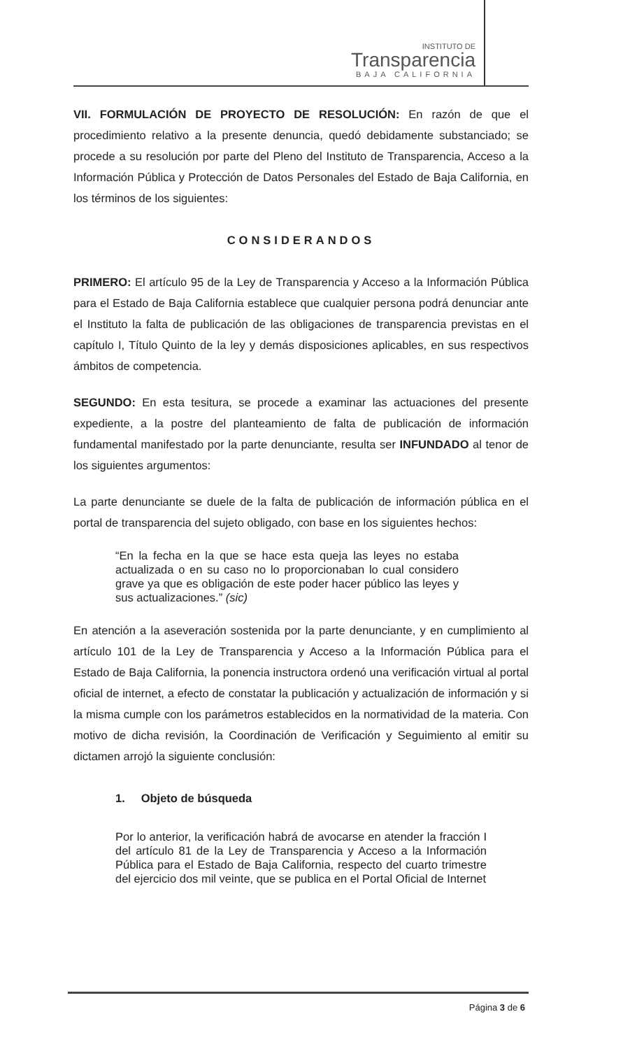INSTITUTO DE
Transparencia
BAJA CALIFORNIA
VII. FORMULACIÓN DE PROYECTO DE RESOLUCIÓN: En razón de que el procedimiento relativo a la presente denuncia, quedó debidamente substanciado; se procede a su resolución por parte del Pleno del Instituto de Transparencia, Acceso a la Información Pública y Protección de Datos Personales del Estado de Baja California, en los términos de los siguientes:
CONSIDERANDOS
PRIMERO: El artículo 95 de la Ley de Transparencia y Acceso a la Información Pública para el Estado de Baja California establece que cualquier persona podrá denunciar ante el Instituto la falta de publicación de las obligaciones de transparencia previstas en el capítulo I, Título Quinto de la ley y demás disposiciones aplicables, en sus respectivos ámbitos de competencia.
SEGUNDO: En esta tesitura, se procede a examinar las actuaciones del presente expediente, a la postre del planteamiento de falta de publicación de información fundamental manifestado por la parte denunciante, resulta ser INFUNDADO al tenor de los siguientes argumentos:
La parte denunciante se duele de la falta de publicación de información pública en el portal de transparencia del sujeto obligado, con base en los siguientes hechos:
“En la fecha en la que se hace esta queja las leyes no estaba actualizada o en su caso no lo proporcionaban lo cual considero grave ya que es obligación de este poder hacer público las leyes y sus actualizaciones.” (sic)
En atención a la aseveración sostenida por la parte denunciante, y en cumplimiento al artículo 101 de la Ley de Transparencia y Acceso a la Información Pública para el Estado de Baja California, la ponencia instructora ordenó una verificación virtual al portal oficial de internet, a efecto de constatar la publicación y actualización de información y si la misma cumple con los parámetros establecidos en la normatividad de la materia. Con motivo de dicha revisión, la Coordinación de Verificación y Seguimiento al emitir su dictamen arrojó la siguiente conclusión:
1. Objeto de búsqueda
Por lo anterior, la verificación habrá de avocarse en atender la fracción I del artículo 81 de la Ley de Transparencia y Acceso a la Información Pública para el Estado de Baja California, respecto del cuarto trimestre del ejercicio dos mil veinte, que se publica en el Portal Oficial de Internet
Página 3 de 6